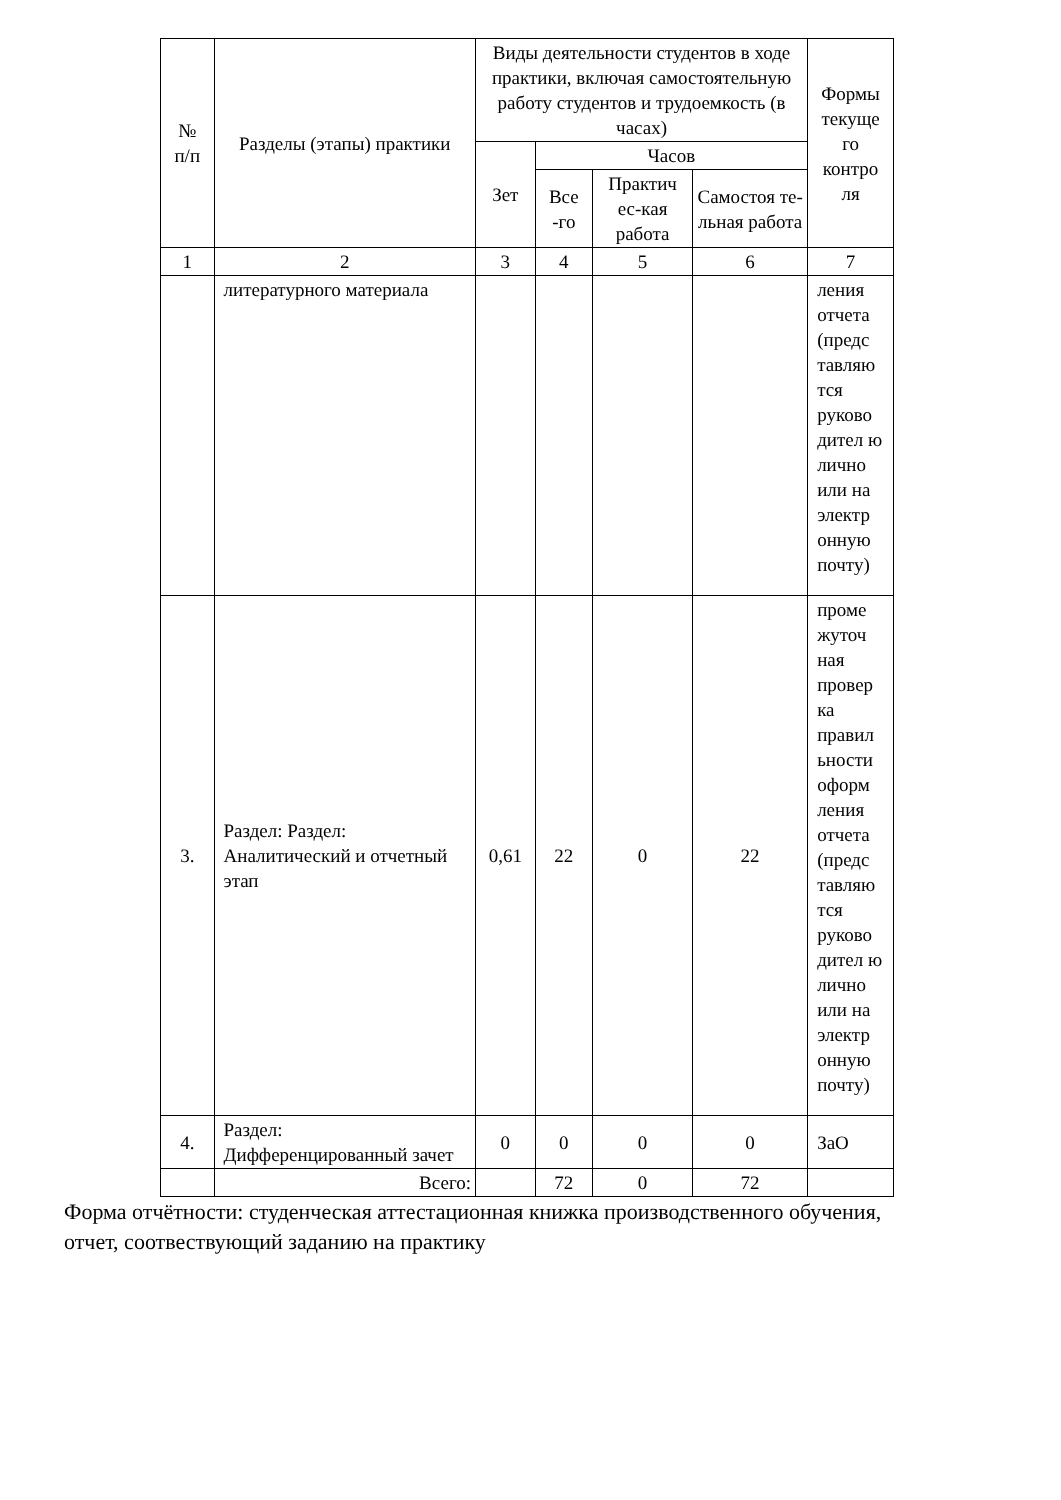| № п/п | Разделы (этапы) практики | Виды деятельности студентов в ходе практики, включая самостоятельную работу студентов и трудоемкость (в часах) | | | | Формы текуще го контро ля |
| --- | --- | --- | --- | --- | --- | --- |
| | | Зет | Часов | | | |
| | | | Все -го | Практич ес-кая работа | Самостоя те-льная работа | |
| 1 | 2 | 3 | 4 | 5 | 6 | 7 |
| | литературного материала | | | | | ления отчета (предс тавляю тся руково дител ю лично или на электр онную почту) |
| 3. | Раздел: Раздел: Аналитический и отчетный этап | 0,61 | 22 | 0 | 22 | проме жуточ ная провер ка правил ьности оформ ления отчета (предс тавляю тся руково дител ю лично или на электр онную почту) |
| 4. | Раздел: Дифференцированный зачет | 0 | 0 | 0 | 0 | ЗаО |
| | Всего: | | 72 | 0 | 72 | |
Форма отчётности: студенческая аттестационная книжка производственного обучения, отчет, соотвествующий заданию на практику